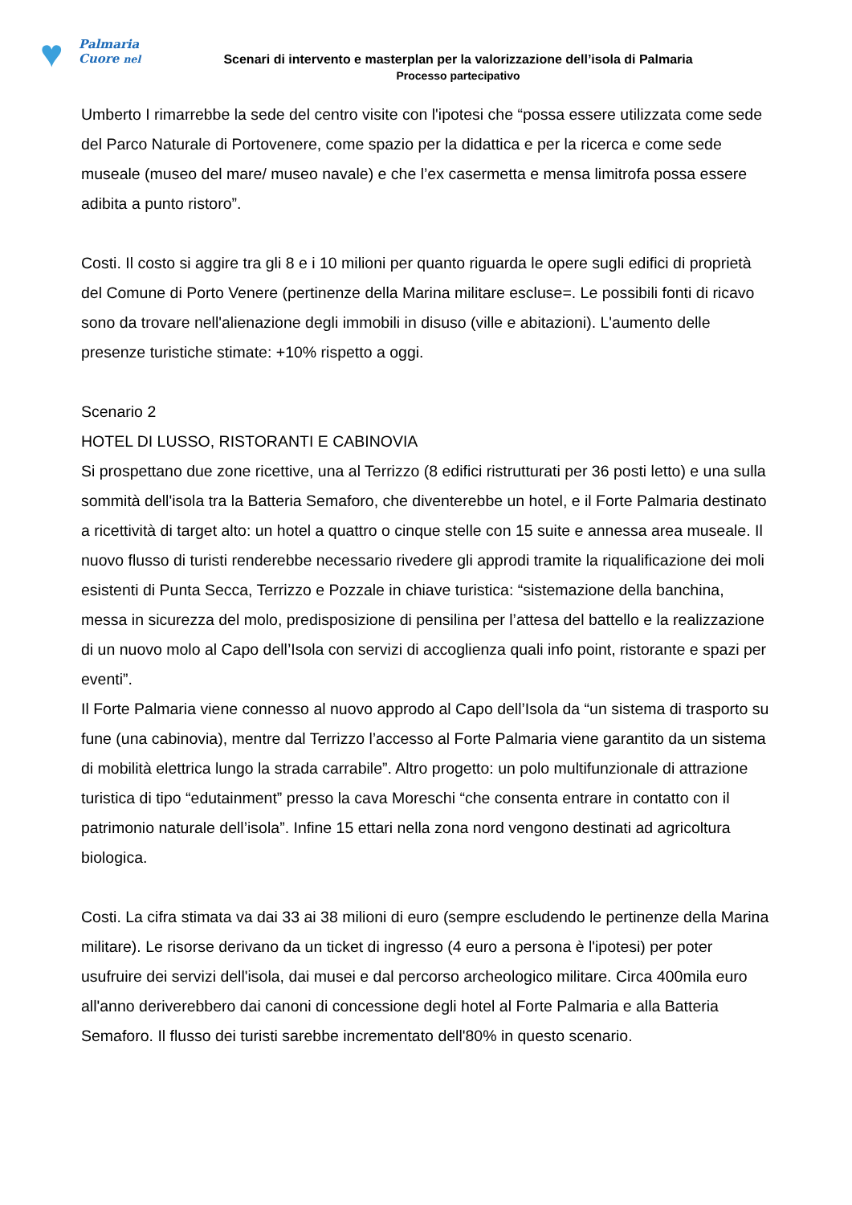♥
Palmaria
Cuore nel
Scenari di intervento e masterplan per la valorizzazione dell’isola di Palmaria
Processo partecipativo
Umberto I rimarrebbe la sede del centro visite con l'ipotesi che “possa essere utilizzata come sede del Parco Naturale di Portovenere, come spazio per la didattica e per la ricerca e come sede museale (museo del mare/ museo navale) e che l’ex casermetta e mensa limitrofa possa essere adibita a punto ristoro”.
Costi. Il costo si aggire tra gli 8 e i 10 milioni per quanto riguarda le opere sugli edifici di proprietà del Comune di Porto Venere (pertinenze della Marina militare escluse=. Le possibili fonti di ricavo sono da trovare nell'alienazione degli immobili in disuso (ville e abitazioni). L'aumento delle presenze turistiche stimate: +10% rispetto a oggi.
Scenario 2
HOTEL DI LUSSO, RISTORANTI E CABINOVIA
Si prospettano due zone ricettive, una al Terrizzo (8 edifici ristrutturati per 36 posti letto) e una sulla sommità dell'isola tra la Batteria Semaforo, che diventerebbe un hotel, e il Forte Palmaria destinato a ricettività di target alto: un hotel a quattro o cinque stelle con 15 suite e annessa area museale. Il nuovo flusso di turisti renderebbe necessario rivedere gli approdi tramite la riqualificazione dei moli esistenti di Punta Secca, Terrizzo e Pozzale in chiave turistica: “sistemazione della banchina, messa in sicurezza del molo, predisposizione di pensilina per l’attesa del battello e la realizzazione di un nuovo molo al Capo dell’Isola con servizi di accoglienza quali info point, ristorante e spazi per eventi”.
Il Forte Palmaria viene connesso al nuovo approdo al Capo dell’Isola da “un sistema di trasporto su fune (una cabinovia), mentre dal Terrizzo l’accesso al Forte Palmaria viene garantito da un sistema di mobilità elettrica lungo la strada carrabile”. Altro progetto: un polo multifunzionale di attrazione turistica di tipo “edutainment” presso la cava Moreschi “che consenta entrare in contatto con il patrimonio naturale dell’isola”. Infine 15 ettari nella zona nord vengono destinati ad agricoltura biologica.
Costi. La cifra stimata va dai 33 ai 38 milioni di euro (sempre escludendo le pertinenze della Marina militare). Le risorse derivano da un ticket di ingresso (4 euro a persona è l'ipotesi) per poter usufruire dei servizi dell'isola, dai musei e dal percorso archeologico militare. Circa 400mila euro all'anno deriverebbero dai canoni di concessione degli hotel al Forte Palmaria e alla Batteria Semaforo. Il flusso dei turisti sarebbe incrementato dell'80% in questo scenario.